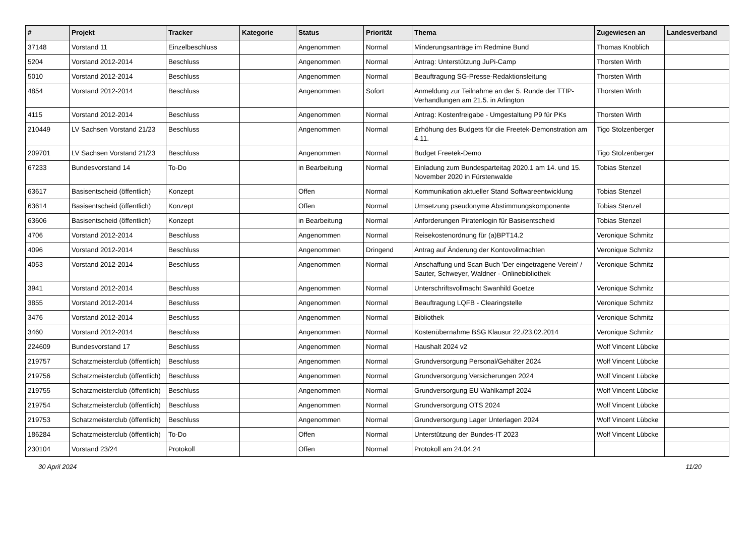| # | Projekt | Tracker | Kategorie | Status | Priorität | Thema | Zugewiesen an | Landesverband |
| --- | --- | --- | --- | --- | --- | --- | --- | --- |
| 37148 | Vorstand 11 | Einzelbeschluss | | Angenommen | Normal | Minderungsanträge im Redmine Bund | Thomas Knoblich | |
| 5204 | Vorstand 2012-2014 | Beschluss | | Angenommen | Normal | Antrag: Unterstützung JuPi-Camp | Thorsten Wirth | |
| 5010 | Vorstand 2012-2014 | Beschluss | | Angenommen | Normal | Beauftragung SG-Presse-Redaktionsleitung | Thorsten Wirth | |
| 4854 | Vorstand 2012-2014 | Beschluss | | Angenommen | Sofort | Anmeldung zur Teilnahme an der 5. Runde der TTIP-Verhandlungen am 21.5. in Arlington | Thorsten Wirth | |
| 4115 | Vorstand 2012-2014 | Beschluss | | Angenommen | Normal | Antrag: Kostenfreigabe - Umgestaltung P9 für PKs | Thorsten Wirth | |
| 210449 | LV Sachsen Vorstand 21/23 | Beschluss | | Angenommen | Normal | Erhöhung des Budgets für die Freetek-Demonstration am 4.11. | Tigo Stolzenberger | |
| 209701 | LV Sachsen Vorstand 21/23 | Beschluss | | Angenommen | Normal | Budget Freetek-Demo | Tigo Stolzenberger | |
| 67233 | Bundesvorstand 14 | To-Do | | in Bearbeitung | Normal | Einladung zum Bundesparteitag 2020.1 am 14. und 15. November 2020 in Fürstenwalde | Tobias Stenzel | |
| 63617 | Basisentscheid (öffentlich) | Konzept | | Offen | Normal | Kommunikation aktueller Stand Softwareentwicklung | Tobias Stenzel | |
| 63614 | Basisentscheid (öffentlich) | Konzept | | Offen | Normal | Umsetzung pseudonyme Abstimmungskomponente | Tobias Stenzel | |
| 63606 | Basisentscheid (öffentlich) | Konzept | | in Bearbeitung | Normal | Anforderungen Piratenlogin für Basisentscheid | Tobias Stenzel | |
| 4706 | Vorstand 2012-2014 | Beschluss | | Angenommen | Normal | Reisekostenordnung für (a)BPT14.2 | Veronique Schmitz | |
| 4096 | Vorstand 2012-2014 | Beschluss | | Angenommen | Dringend | Antrag auf Änderung der Kontovollmachten | Veronique Schmitz | |
| 4053 | Vorstand 2012-2014 | Beschluss | | Angenommen | Normal | Anschaffung und Scan Buch 'Der eingetragene Verein' / Sauter, Schweyer, Waldner - Onlinebibliothek | Veronique Schmitz | |
| 3941 | Vorstand 2012-2014 | Beschluss | | Angenommen | Normal | Unterschriftsvollmacht Swanhild Goetze | Veronique Schmitz | |
| 3855 | Vorstand 2012-2014 | Beschluss | | Angenommen | Normal | Beauftragung LQFB - Clearingstelle | Veronique Schmitz | |
| 3476 | Vorstand 2012-2014 | Beschluss | | Angenommen | Normal | Bibliothek | Veronique Schmitz | |
| 3460 | Vorstand 2012-2014 | Beschluss | | Angenommen | Normal | Kostenübernahme BSG Klausur 22./23.02.2014 | Veronique Schmitz | |
| 224609 | Bundesvorstand 17 | Beschluss | | Angenommen | Normal | Haushalt 2024 v2 | Wolf Vincent Lübcke | |
| 219757 | Schatzmeisterclub (öffentlich) | Beschluss | | Angenommen | Normal | Grundversorgung Personal/Gehälter 2024 | Wolf Vincent Lübcke | |
| 219756 | Schatzmeisterclub (öffentlich) | Beschluss | | Angenommen | Normal | Grundversorgung Versicherungen 2024 | Wolf Vincent Lübcke | |
| 219755 | Schatzmeisterclub (öffentlich) | Beschluss | | Angenommen | Normal | Grundversorgung EU Wahlkampf 2024 | Wolf Vincent Lübcke | |
| 219754 | Schatzmeisterclub (öffentlich) | Beschluss | | Angenommen | Normal | Grundversorgung OTS 2024 | Wolf Vincent Lübcke | |
| 219753 | Schatzmeisterclub (öffentlich) | Beschluss | | Angenommen | Normal | Grundversorgung Lager Unterlagen 2024 | Wolf Vincent Lübcke | |
| 186284 | Schatzmeisterclub (öffentlich) | To-Do | | Offen | Normal | Unterstützung der Bundes-IT 2023 | Wolf Vincent Lübcke | |
| 230104 | Vorstand 23/24 | Protokoll | | Offen | Normal | Protokoll am 24.04.24 | | |
30 April 2024 11/20